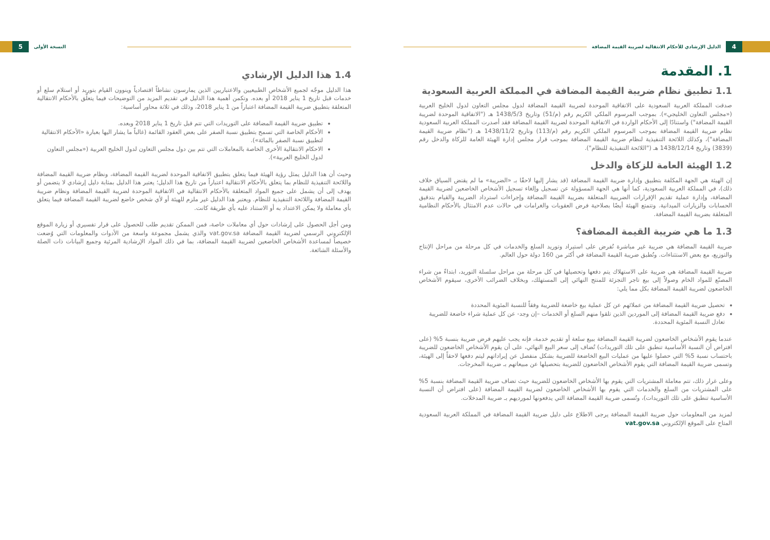4 الدليل الإرشادي للأحكام الانتقالية لضريبة القيمة المضافة 5 النسخة الأولى
1. المقدمة
1.1 تطبيق نظام ضريبة القيمة المضافة في المملكة العربية السعودية
صدقت المملكة العربية السعودية على الاتفاقية الموحدة لضريبة القيمة المضافة لدول مجلس التعاون لدول الخليج العربية («مجلس التعاون الخليجي»). بموجب المرسوم الملكي الكريم رقم (م/51) وتاريخ 1438/5/3 هـ ("الاتفاقية الموحدة لضريبة القيمة المضافة") واستنادًا إلى الأحكام الواردة في الاتفاقية الموحدة لضريبة القيمة المضافة فقد أصدرت المملكة العربية السعودية نظام ضريبة القيمة المضافة بموجب المرسوم الملكي الكريم رقم (م/113) وتاريخ 1438/11/2 هـ ("نظام ضريبة القيمة المضافة")، وكذلك اللائحة التنفيذية لنظام ضريبة القيمة المضافة بموجب قرار مجلس إدارة الهيئة العامة للزكاة والدخل رقم (3839) وتاريخ 1438/12/14 هـ ("اللائحة التنفيذية للنظام").
1.2 الهيئة العامة للزكاة والدخل
إن الهيئة هي الجهة المكلفة بتطبيق وإدارة ضريبة القيمة المضافة (قد يشار إليها لاحقًا بـ «الضريبة» ما لم يقتض السياق خلاف ذلك)، في المملكة العربية السعودية، كما أنها هي الجهة المسؤولة عن تسجيل وإلغاء تسجيل الأشخاص الخاضعين لضريبة القيمة المضافة، وإدارة عملية تقديم الإقرارات الضريبية المتعلقة بضريبة القيمة المضافة وإجراءات استرداد الضريبة والقيام بتدقيق الحسابات والزيارات الميدانية. وتتمتع الهيئة أيضًا بصلاحية فرض العقوبات والغرامات في حالات عدم الامتثال بالأحكام النظامية المتعلقة بضريبة القيمة المضافة.
1.3 ما هي ضريبة القيمة المضافة؟
ضريبة القيمة المضافة هي ضريبة غير مباشرة تُفرض على استيراد وتوريد السلع والخدمات في كل مرحلة من مراحل الإنتاج والتوزيع، مع بعض الاستثناءات. وتُطبق ضريبة القيمة المضافة في أكثر من 160 دولة حول العالم.
ضريبة القيمة المضافة هي ضريبة على الاستهلاك يتم دفعها وتحصيلها في كل مرحلة من مراحل سلسلة التوريد، ابتداءً من شراء المصنّع للمواد الخام وصولاً إلى بيع تاجر التجزئة للمنتج النهائي إلى المستهلك، وبخلاف الضرائب الأخرى، سيقوم الأشخاص الخاضعون لضريبة القيمة المضافة بكل مما يلي:
تحصيل ضريبة القيمة المضافة من عملائهم عن كل عملية بيع خاضعة للضريبة وفقاً للنسبة المئوية المحددة
دفع ضريبة القيمة المضافة إلى الموردين الذين تلقوا منهم السلع أو الخدمات –إن وجد- عن كل عملية شراء خاضعة للضريبة تعادل النسبة المئوية المحددة.
عندما يقوم الأشخاص الخاضعون لضريبة القيمة المضافة ببيع سلعة أو تقديم خدمة، فإنه يجب عليهم فرض ضريبة بنسبة 5% (على افتراض أن النسبة الأساسية تنطبق على تلك التوريدات) تُضاف إلى سعر البيع النهائي، على أن يقوم الأشخاص الخاضعون للضريبة باحتساب نسبة 5% التي حصلوا عليها من عمليات البيع الخاضعة للضريبة بشكل منفصل عن إيراداتهم ليتم دفعها لاحقاً إلى الهيئة، وتسمى ضريبة القيمة المضافة التي يقوم الأشخاص الخاضعون للضريبة بتحصيلها عن مبيعاتهم بـ ضريبة المخرجات.
وعلى غرار ذلك، تتم معاملة المشتريات التي يقوم بها الأشخاص الخاضعون للضريبة حيث تضاف ضريبة القيمة المضافة بنسبة 5% على المشتريات من السلع والخدمات التي يقوم بها الأشخاص الخاضعون لضريبة القيمة المضافة (على افتراض أن النسبة الأساسية تنطبق على تلك التوريدات)، وتُسمى ضريبة القيمة المضافة التي يدفعونها لمورديهم بـ ضريبة المدخلات.
لمزيد من المعلومات حول ضريبة القيمة المضافة يرجى الاطلاع على دليل ضريبة القيمة المضافة في المملكة العربية السعودية المتاح على الموقع الإلكتروني vat.gov.sa
1.4 هذا الدليل الإرشادي
هذا الدليل موجّه لجميع الأشخاص الطبيعيين والاعتباريين الذين يمارسون نشاطاً اقتصادياً وينوون القيام بتوريد أو استلام سلع أو خدمات قبل تاريخ 1 يناير 2018 أو بعده. وتكمن أهمية هذا الدليل في تقديم المزيد من التوضيحات فيما يتعلّق بالأحكام الانتقالية المتعلقة بتطبيق ضريبة القيمة المضافة اعتباراً من 1 يناير 2018، وذلك في ثلاثة محاور أساسية:
تطبيق ضريبة القيمة المضافة على التوريدات التي تتم قبل تاريخ 1 يناير 2018 وبعده.
الأحكام الخاصة التي تسمح بتطبيق نسبة الصفر على بعض العقود القائمة (غالباً ما يشار اليها بعبارة «الأحكام الانتقالية لتطبيق نسبة الصفر بالمائة»).
الاحكام الانتقالية الأخرى الخاصة بالمعاملات التي تتم بين دول مجلس التعاون لدول الخليج العربية («مجلس التعاون لدول الخليج العربية»).
وحيث أن هذا الدليل يمثل رؤية الهيئة فيما يتعلق بتطبيق الاتفاقية الموحدة لضريبة القيمة المضافة، ونظام ضريبة القيمة المضافة واللائحة التنفيذية للنظام بما يتعلق بالأحكام الانتقالية اعتباراً من تاريخ هذا الدليل؛ يعتبر هذا الدليل بمثابة دليل إرشادي لا يتضمن أو يهدف إلى أن يشمل على جميع المواد المتعلقة بالأحكام الانتقالية في الاتفاقية الموحدة لضريبة القيمة المضافة ونظام ضريبة القيمة المضافة واللائحة التنفيذية للنظام. ويعتبر هذا الدليل غير ملزم للهيئة أو لأي شخص خاضع لضريبة القيمة المضافة فيما يتعلق بأي معاملة ولا يمكن الاعتداد به أو الاستناد عليه بأي طريقة كانت.
ومن أجل الحصول على إرشادات حول أي معاملات خاصة، فمن الممكن تقديم طلب للحصول على قرار تفسيري أو زيارة الموقع الإلكتروني الرسمي لضريبة القيمة المضافة vat.gov.sa والذي يشمل مجموعة واسعة من الأدوات والمعلومات التي وُضعت خصيصاً لمساعدة الأشخاص الخاضعين لضريبة القيمة المضافة، بما في ذلك المواد الإرشادية المرئية وجميع البيانات ذات الصلة والأسئلة الشائعة.